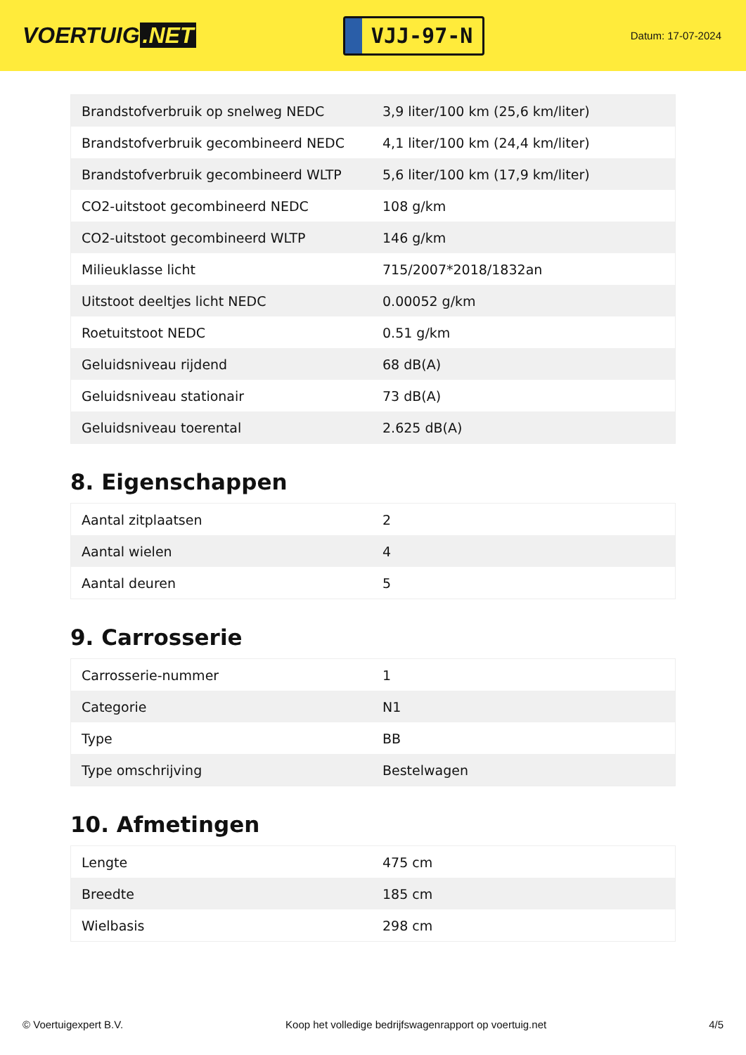VOERTUIG.NET
VJJ-97-N
Datum: 17-07-2024
| Brandstofverbruik op snelweg NEDC | 3,9 liter/100 km (25,6 km/liter) |
| Brandstofverbruik gecombineerd NEDC | 4,1 liter/100 km (24,4 km/liter) |
| Brandstofverbruik gecombineerd WLTP | 5,6 liter/100 km (17,9 km/liter) |
| CO2-uitstoot gecombineerd NEDC | 108 g/km |
| CO2-uitstoot gecombineerd WLTP | 146 g/km |
| Milieuklasse licht | 715/2007*2018/1832an |
| Uitstoot deeltjes licht NEDC | 0.00052 g/km |
| Roetuitstoot NEDC | 0.51 g/km |
| Geluidsniveau rijdend | 68 dB(A) |
| Geluidsniveau stationair | 73 dB(A) |
| Geluidsniveau toerental | 2.625 dB(A) |
8. Eigenschappen
| Aantal zitplaatsen | 2 |
| Aantal wielen | 4 |
| Aantal deuren | 5 |
9. Carrosserie
| Carrosserie-nummer | 1 |
| Categorie | N1 |
| Type | BB |
| Type omschrijving | Bestelwagen |
10. Afmetingen
| Lengte | 475 cm |
| Breedte | 185 cm |
| Wielbasis | 298 cm |
© Voertuigexpert B.V. Koop het volledige bedrijfswagenrapport op voertuig.net 4/5